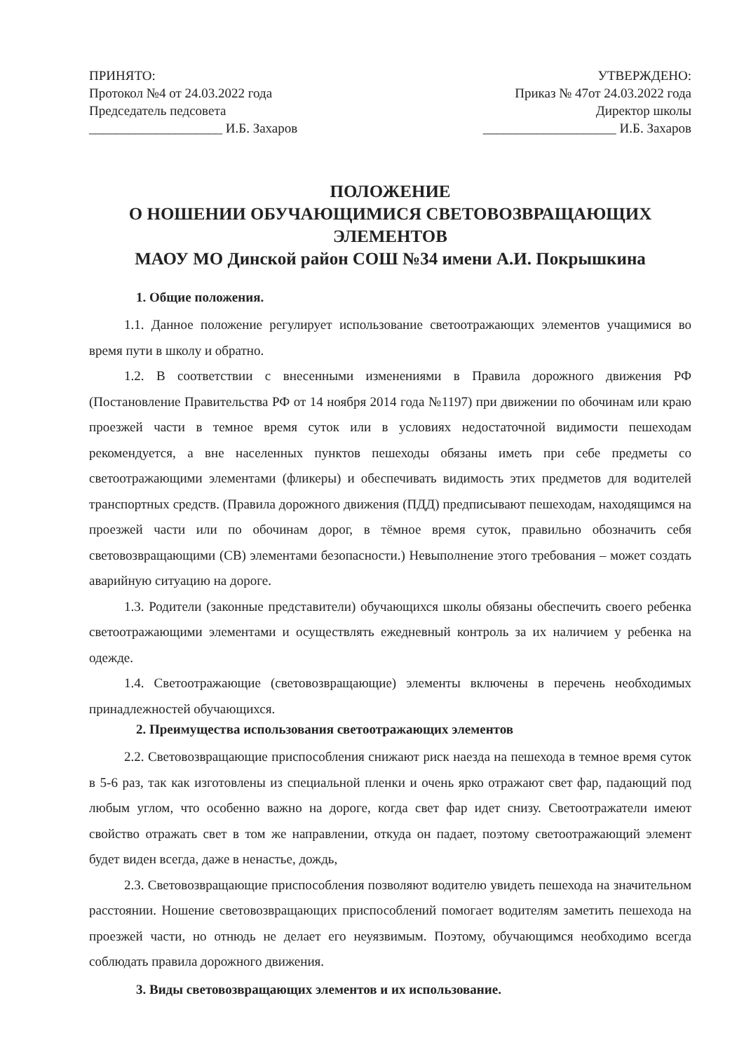ПРИНЯТО:
Протокол №4 от 24.03.2022 года
Председатель педсовета
____________________ И.Б. Захаров
УТВЕРЖДЕНО:
Приказ № 47от 24.03.2022 года
Директор школы
____________________ И.Б. Захаров
ПОЛОЖЕНИЕ
О НОШЕНИИ ОБУЧАЮЩИМИСЯ СВЕТОВОЗВРАЩАЮЩИХ ЭЛЕМЕНТОВ
МАОУ МО Динской район СОШ №34 имени А.И. Покрышкина
1. Общие положения.
1.1. Данное положение регулирует использование светоотражающих элементов учащимися во время пути в школу и обратно.
1.2. В соответствии с внесенными изменениями в Правила дорожного движения РФ (Постановление Правительства РФ от 14 ноября 2014 года №1197) при движении по обочинам или краю проезжей части в темное время суток или в условиях недостаточной видимости пешеходам рекомендуется, а вне населенных пунктов пешеходы обязаны иметь при себе предметы со светоотражающими элементами (фликеры) и обеспечивать видимость этих предметов для водителей транспортных средств. (Правила дорожного движения (ПДД) предписывают пешеходам, находящимся на проезжей части или по обочинам дорог, в тёмное время суток, правильно обозначить себя световозвращающими (СВ) элементами безопасности.) Невыполнение этого требования – может создать аварийную ситуацию на дороге.
1.3. Родители (законные представители) обучающихся школы обязаны обеспечить своего ребенка светоотражающими элементами и осуществлять ежедневный контроль за их наличием у ребенка на одежде.
1.4. Светоотражающие (световозвращающие) элементы включены в перечень необходимых принадлежностей обучающихся.
2. Преимущества использования светоотражающих элементов
2.2. Световозвращающие приспособления снижают риск наезда на пешехода в темное время суток в 5-6 раз, так как изготовлены из специальной пленки и очень ярко отражают свет фар, падающий под любым углом, что особенно важно на дороге, когда свет фар идет снизу. Светоотражатели имеют свойство отражать свет в том же направлении, откуда он падает, поэтому светоотражающий элемент будет виден всегда, даже в ненастье, дождь,
2.3. Световозвращающие приспособления позволяют водителю увидеть пешехода на значительном расстоянии. Ношение световозвращающих приспособлений помогает водителям заметить пешехода на проезжей части, но отнюдь не делает его неуязвимым. Поэтому, обучающимся необходимо всегда соблюдать правила дорожного движения.
3. Виды световозвращающих элементов и их использование.